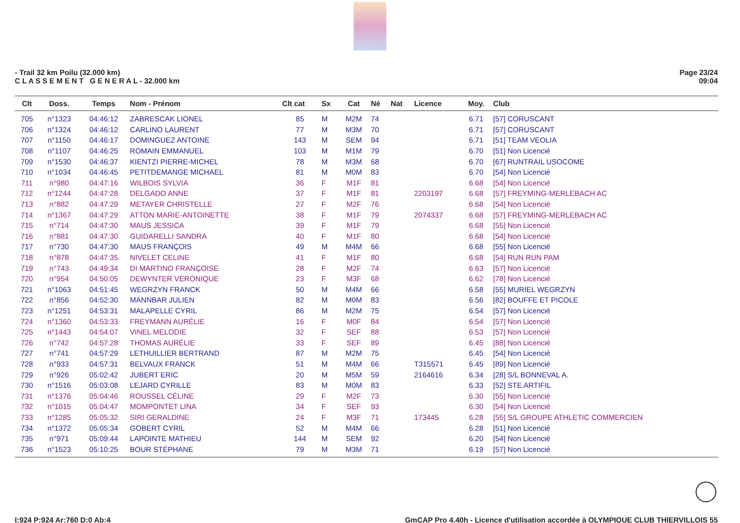- Trail 32 km Poilu (32.000 km)
C L A S S E M E N T G E N E R A L - 32.000 km
Page 23/24
09:04
| Clt | Doss. | Temps | Nom - Prénom | Clt cat | Sx | Cat | Né | Nat | Licence | Moy. | Club |
| --- | --- | --- | --- | --- | --- | --- | --- | --- | --- | --- | --- |
| 705 | n°1323 | 04:46:12 | ZABRESCAK LIONEL | 85 | M | M2M | 74 | | | 6.71 | [57] CORUSCANT |
| 706 | n°1324 | 04:46:12 | CARLINO LAURENT | 77 | M | M3M | 70 | | | 6.71 | [57] CORUSCANT |
| 707 | n°1150 | 04:46:17 | DOMINGUEZ ANTOINE | 143 | M | SEM | 94 | | | 6.71 | [51] TEAM VEOLIA |
| 708 | n°1107 | 04:46:25 | ROMAIN EMMANUEL | 103 | M | M1M | 79 | | | 6.70 | [51] Non Licencié |
| 709 | n°1530 | 04:46:37 | KIENTZI PIERRE-MICHEL | 78 | M | M3M | 68 | | | 6.70 | [67] RUNTRAIL USOCOME |
| 710 | n°1034 | 04:46:45 | PETITDEMANGE MICHAEL | 81 | M | M0M | 83 | | | 6.70 | [54] Non Licencié |
| 711 | n°980 | 04:47:16 | WILBOIS SYLVIA | 36 | F | M1F | 81 | | | 6.68 | [54] Non Licencié |
| 712 | n°1244 | 04:47:28 | DELGADO ANNE | 37 | F | M1F | 81 | | 2203197 | 6.68 | [57] FREYMING-MERLEBACH AC |
| 713 | n°882 | 04:47:29 | METAYER CHRISTELLE | 27 | F | M2F | 76 | | | 6.68 | [54] Non Licencié |
| 714 | n°1367 | 04:47:29 | ATTON MARIE-ANTOINETTE | 38 | F | M1F | 79 | | 2074337 | 6.68 | [57] FREYMING-MERLEBACH AC |
| 715 | n°714 | 04:47:30 | MAUS JESSICA | 39 | F | M1F | 79 | | | 6.68 | [55] Non Licencié |
| 716 | n°881 | 04:47:30 | GUIDARELLI SANDRA | 40 | F | M1F | 80 | | | 6.68 | [54] Non Licencié |
| 717 | n°730 | 04:47:30 | MAUS FRANÇOIS | 49 | M | M4M | 66 | | | 6.68 | [55] Non Licencié |
| 718 | n°878 | 04:47:35 | NIVELET CELINE | 41 | F | M1F | 80 | | | 6.68 | [54] RUN RUN PAM |
| 719 | n°743 | 04:49:34 | DI MARTINO FRANÇOISE | 28 | F | M2F | 74 | | | 6.63 | [57] Non Licencié |
| 720 | n°954 | 04:50:05 | DEWYNTER VERONIQUE | 23 | F | M3F | 68 | | | 6.62 | [78] Non Licencié |
| 721 | n°1063 | 04:51:45 | WEGRZYN FRANCK | 50 | M | M4M | 66 | | | 6.58 | [55] MURIEL WEGRZYN |
| 722 | n°856 | 04:52:30 | MANNBAR JULIEN | 82 | M | M0M | 83 | | | 6.56 | [82] BOUFFE ET PICOLE |
| 723 | n°1251 | 04:53:31 | MALAPELLE CYRIL | 86 | M | M2M | 75 | | | 6.54 | [57] Non Licencié |
| 724 | n°1360 | 04:53:33 | FREYMANN AURÉLIE | 16 | F | M0F | 84 | | | 6.54 | [57] Non Licencié |
| 725 | n°1443 | 04:54:07 | VINEL MELODIE | 32 | F | SEF | 88 | | | 6.53 | [57] Non Licencié |
| 726 | n°742 | 04:57:28 | THOMAS AURÉLIE | 33 | F | SEF | 89 | | | 6.45 | [88] Non Licencié |
| 727 | n°741 | 04:57:29 | LETHUILLIER BERTRAND | 87 | M | M2M | 75 | | | 6.45 | [54] Non Licencié |
| 728 | n°933 | 04:57:31 | BELVAUX FRANCK | 51 | M | M4M | 66 | | T315571 | 6.45 | [89] Non Licencié |
| 729 | n°926 | 05:02:42 | JUBERT ERIC | 20 | M | M5M | 59 | | 2164616 | 6.34 | [28] S/L BONNEVAL A. |
| 730 | n°1516 | 05:03:08 | LEJARD CYRILLE | 83 | M | M0M | 83 | | | 6.33 | [52] STE ARTIFIL |
| 731 | n°1376 | 05:04:46 | ROUSSEL CÉLINE | 29 | F | M2F | 73 | | | 6.30 | [55] Non Licencié |
| 732 | n°1015 | 05:04:47 | MOMPONTET LINA | 34 | F | SEF | 93 | | | 6.30 | [54] Non Licencié |
| 733 | n°1285 | 05:05:32 | SIRI GERALDINE | 24 | F | M3F | 71 | | 173445 | 6.28 | [55] S/L GROUPE ATHLETIC COMMERCIEN |
| 734 | n°1372 | 05:05:34 | GOBERT CYRIL | 52 | M | M4M | 66 | | | 6.28 | [51] Non Licencié |
| 735 | n°971 | 05:09:44 | LAPOINTE MATHIEU | 144 | M | SEM | 92 | | | 6.20 | [54] Non Licencié |
| 736 | n°1523 | 05:10:25 | BOUR STÉPHANE | 79 | M | M3M | 71 | | | 6.19 | [57] Non Licencié |
I:924 P:924 Ar:760 D:0 Ab:4 GmCAP Pro 4.40h - Licence d'utilisation accordée à OLYMPIQUE CLUB THIERVILLOIS 55